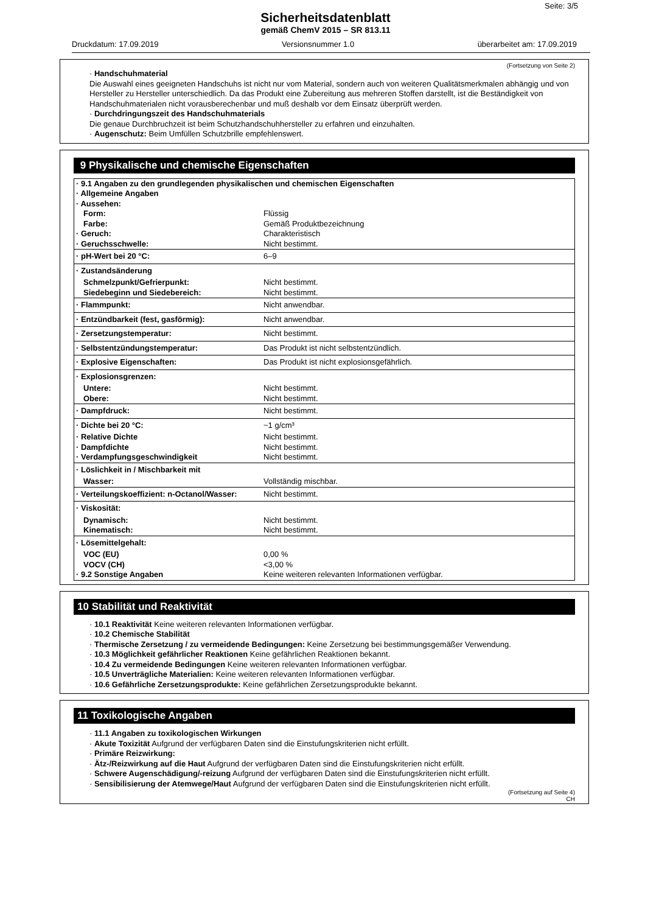Seite: 3/5
Sicherheitsdatenblatt
gemäß ChemV 2015 – SR 813.11
Druckdatum: 17.09.2019 Versionsnummer 1.0 überarbeitet am: 17.09.2019
(Fortsetzung von Seite 2)
· Handschuhmaterial
Die Auswahl eines geeigneten Handschuhs ist nicht nur vom Material, sondern auch von weiteren Qualitätsmerkmalen abhängig und von Hersteller zu Hersteller unterschiedlich. Da das Produkt eine Zubereitung aus mehreren Stoffen darstellt, ist die Beständigkeit von Handschuhmaterialen nicht vorausberechenbar und muß deshalb vor dem Einsatz überprüft werden.
· Durchdringungszeit des Handschuhmaterials
Die genaue Durchbruchzeit ist beim Schutzhandschuhhersteller zu erfahren und einzuhalten.
· Augenschutz: Beim Umfüllen Schutzbrille empfehlenswert.
9 Physikalische und chemische Eigenschaften
| · 9.1 Angaben zu den grundlegenden physikalischen und chemischen Eigenschaften | |
| · Allgemeine Angaben | |
| · Aussehen: | |
| Form: | Flüssig |
| Farbe: | Gemäß Produktbezeichnung |
| · Geruch: | Charakteristisch |
| · Geruchsschwelle: | Nicht bestimmt. |
| · pH-Wert bei 20 °C: | 6–9 |
| · Zustandsänderung | |
| Schmelzpunkt/Gefrierpunkt: | Nicht bestimmt. |
| Siedebeginn und Siedebereich: | Nicht bestimmt. |
| · Flammpunkt: | Nicht anwendbar. |
| · Entzündbarkeit (fest, gasförmig): | Nicht anwendbar. |
| · Zersetzungstemperatur: | Nicht bestimmt. |
| · Selbstentzündungstemperatur: | Das Produkt ist nicht selbstentzündlich. |
| · Explosive Eigenschaften: | Das Produkt ist nicht explosionsgefährlich. |
| · Explosionsgrenzen: | |
| Untere: | Nicht bestimmt. |
| Obere: | Nicht bestimmt. |
| · Dampfdruck: | Nicht bestimmt. |
| · Dichte bei 20 °C: | ~1 g/cm³ |
| · Relative Dichte | Nicht bestimmt. |
| · Dampfdichte | Nicht bestimmt. |
| · Verdampfungsgeschwindigkeit | Nicht bestimmt. |
| · Löslichkeit in / Mischbarkeit mit | |
| Wasser: | Vollständig mischbar. |
| · Verteilungskoeffizient: n-Octanol/Wasser: | Nicht bestimmt. |
| · Viskosität: | |
| Dynamisch: | Nicht bestimmt. |
| Kinematisch: | Nicht bestimmt. |
| · Lösemittelgehalt: | |
| VOC (EU) | 0,00 % |
| VOCV (CH) | <3,00 % |
| · 9.2 Sonstige Angaben | Keine weiteren relevanten Informationen verfügbar. |
10 Stabilität und Reaktivität
· 10.1 Reaktivität Keine weiteren relevanten Informationen verfügbar.
· 10.2 Chemische Stabilität
· Thermische Zersetzung / zu vermeidende Bedingungen: Keine Zersetzung bei bestimmungsgemäßer Verwendung.
· 10.3 Möglichkeit gefährlicher Reaktionen Keine gefährlichen Reaktionen bekannt.
· 10.4 Zu vermeidende Bedingungen Keine weiteren relevanten Informationen verfügbar.
· 10.5 Unverträgliche Materialien: Keine weiteren relevanten Informationen verfügbar.
· 10.6 Gefährliche Zersetzungsprodukte: Keine gefährlichen Zersetzungsprodukte bekannt.
11 Toxikologische Angaben
· 11.1 Angaben zu toxikologischen Wirkungen
· Akute Toxizität Aufgrund der verfügbaren Daten sind die Einstufungskriterien nicht erfüllt.
· Primäre Reizwirkung:
· Ätz-/Reizwirkung auf die Haut Aufgrund der verfügbaren Daten sind die Einstufungskriterien nicht erfüllt.
· Schwere Augenschädigung/-reizung Aufgrund der verfügbaren Daten sind die Einstufungskriterien nicht erfüllt.
· Sensibilisierung der Atemwege/Haut Aufgrund der verfügbaren Daten sind die Einstufungskriterien nicht erfüllt.
(Fortsetzung auf Seite 4)
CH